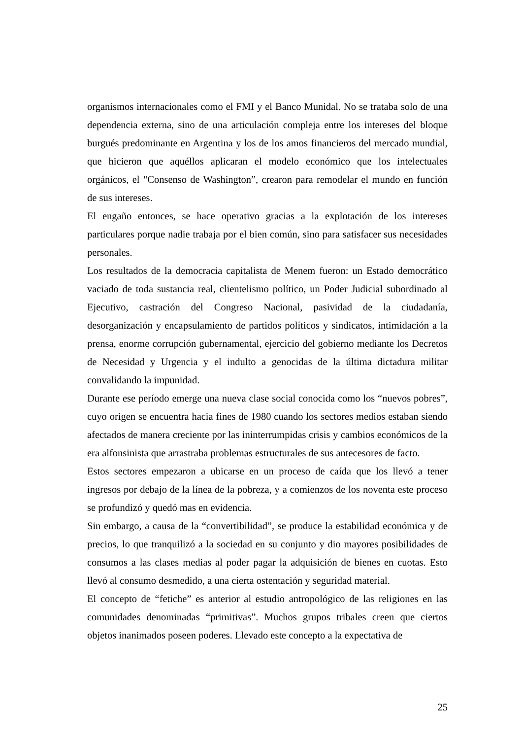organismos internacionales como el FMI y el Banco Munidal. No se trataba solo de una dependencia externa, sino de una articulación compleja entre los intereses del bloque burgués predominante en Argentina y los de los amos financieros del mercado mundial, que hicieron que aquéllos aplicaran el modelo económico que los intelectuales orgánicos, el "Consenso de Washington”, crearon para remodelar el mundo en función de sus intereses.
El engaño entonces, se hace operativo gracias a la explotación de los intereses particulares porque nadie trabaja por el bien común, sino para satisfacer sus necesidades personales.
Los resultados de la democracia capitalista de Menem fueron: un Estado democrático vaciado de toda sustancia real, clientelismo político, un Poder Judicial subordinado al Ejecutivo, castración del Congreso Nacional, pasividad de la ciudadanía, desorganización y encapsulamiento de partidos políticos y sindicatos, intimidación a la prensa, enorme corrupción gubernamental, ejercicio del gobierno mediante los Decretos de Necesidad y Urgencia y el indulto a genocidas de la última dictadura militar convalidando la impunidad.
Durante ese período emerge una nueva clase social conocida como los “nuevos pobres”, cuyo origen se encuentra hacia fines de 1980 cuando los sectores medios estaban siendo afectados de manera creciente por las ininterrumpidas crisis y cambios económicos de la era alfonsinista que arrastraba problemas estructurales de sus antecesores de facto.
Estos sectores empezaron a ubicarse en un proceso de caída que los llevó a tener ingresos por debajo de la línea de la pobreza, y a comienzos de los noventa este proceso se profundizó y quedó mas en evidencia.
Sin embargo, a causa de la “convertibilidad”, se produce la estabilidad económica y de precios, lo que tranquilizó a la sociedad en su conjunto y dio mayores posibilidades de consumos a las clases medias al poder pagar la adquisición de bienes en cuotas. Esto llevó al consumo desmedido, a una cierta ostentación y seguridad material.
El concepto de “fetiche” es anterior al estudio antropológico de las religiones en las comunidades denominadas “primitivas”. Muchos grupos tribales creen que ciertos objetos inanimados poseen poderes. Llevado este concepto a la expectativa de
25